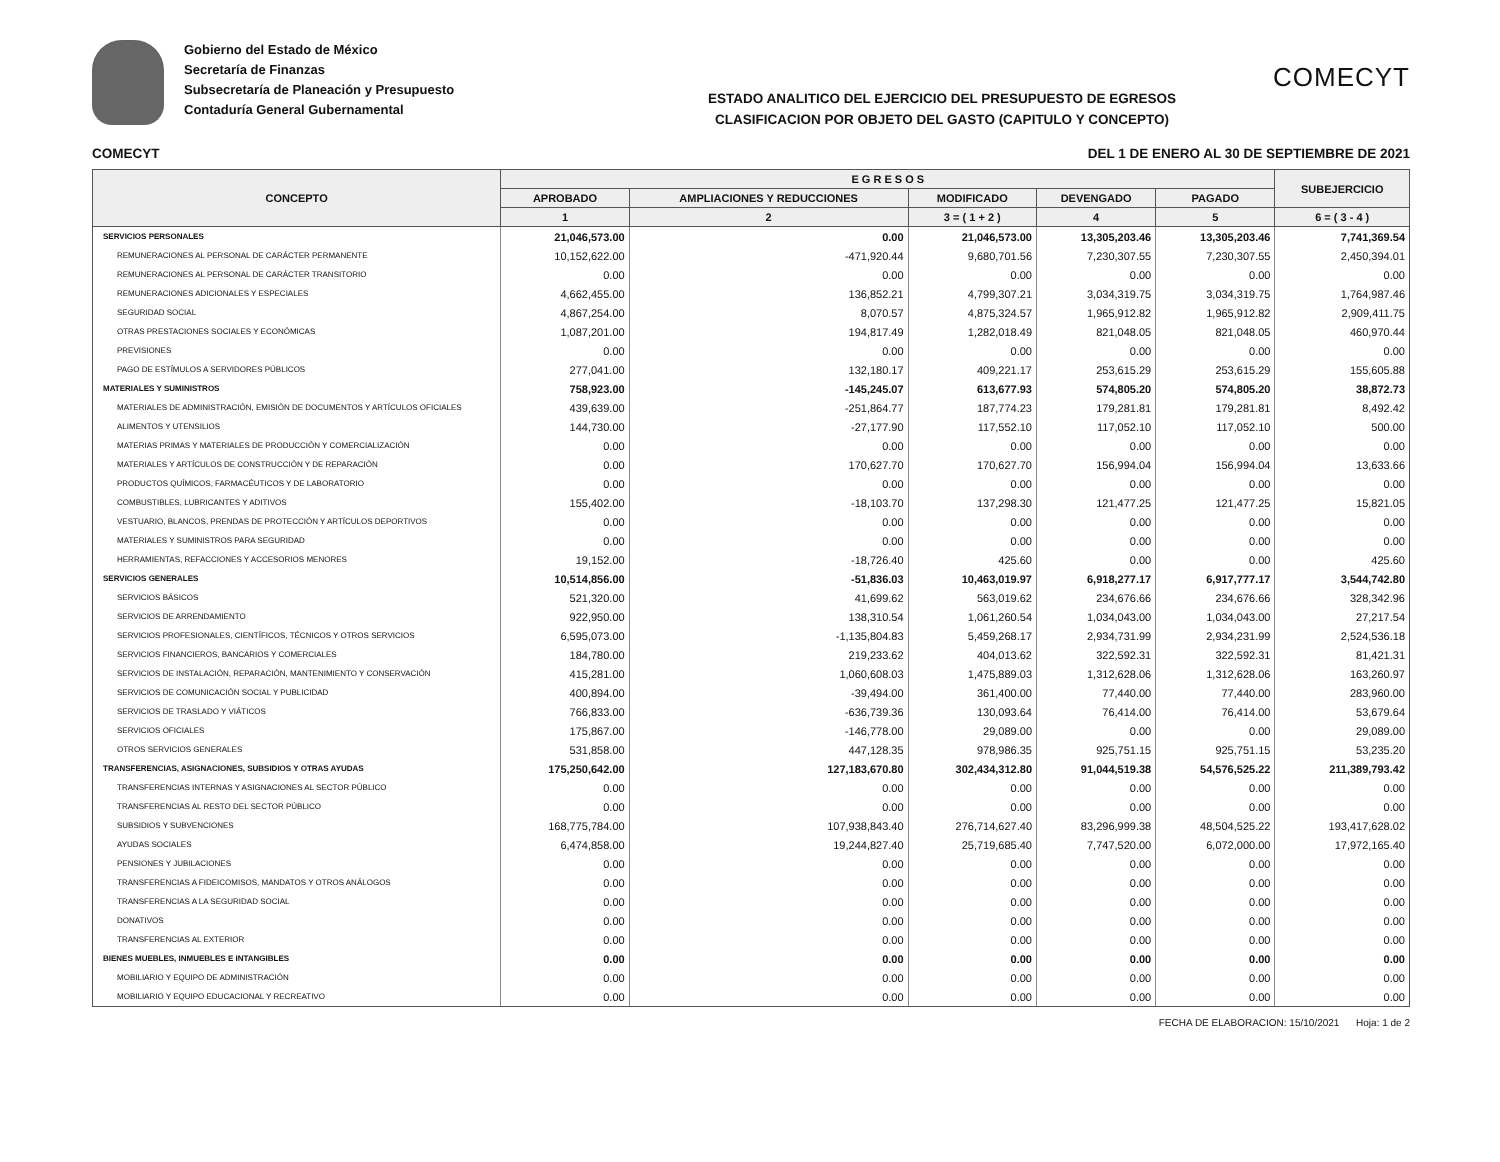Gobierno del Estado de México
Secretaría de Finanzas
Subsecretaría de Planeación y Presupuesto
Contaduría General Gubernamental
ESTADO ANALITICO DEL EJERCICIO DEL PRESUPUESTO DE EGRESOS
CLASIFICACION POR OBJETO DEL GASTO (CAPITULO Y CONCEPTO)
COMECYT
COMECYT DEL 1 DE ENERO AL 30 DE SEPTIEMBRE DE 2021
| CONCEPTO | E G R E S O S | | | | | SUBEJERCICIO |
| --- | --- | --- | --- | --- | --- | --- |
| | APROBADO | AMPLIACIONES Y REDUCCIONES | MODIFICADO | DEVENGADO | PAGADO | |
| | 1 | 2 | 3 = ( 1 + 2 ) | 4 | 5 | 6 = ( 3 - 4 ) |
| SERVICIOS PERSONALES | 21,046,573.00 | 0.00 | 21,046,573.00 | 13,305,203.46 | 13,305,203.46 | 7,741,369.54 |
| REMUNERACIONES AL PERSONAL DE CARÁCTER PERMANENTE | 10,152,622.00 | -471,920.44 | 9,680,701.56 | 7,230,307.55 | 7,230,307.55 | 2,450,394.01 |
| REMUNERACIONES AL PERSONAL DE CARÁCTER TRANSITORIO | 0.00 | 0.00 | 0.00 | 0.00 | 0.00 | 0.00 |
| REMUNERACIONES ADICIONALES Y ESPECIALES | 4,662,455.00 | 136,852.21 | 4,799,307.21 | 3,034,319.75 | 3,034,319.75 | 1,764,987.46 |
| SEGURIDAD SOCIAL | 4,867,254.00 | 8,070.57 | 4,875,324.57 | 1,965,912.82 | 1,965,912.82 | 2,909,411.75 |
| OTRAS PRESTACIONES SOCIALES Y ECONÓMICAS | 1,087,201.00 | 194,817.49 | 1,282,018.49 | 821,048.05 | 821,048.05 | 460,970.44 |
| PREVISIONES | 0.00 | 0.00 | 0.00 | 0.00 | 0.00 | 0.00 |
| PAGO DE ESTÍMULOS A SERVIDORES PÚBLICOS | 277,041.00 | 132,180.17 | 409,221.17 | 253,615.29 | 253,615.29 | 155,605.88 |
| MATERIALES Y SUMINISTROS | 758,923.00 | -145,245.07 | 613,677.93 | 574,805.20 | 574,805.20 | 38,872.73 |
| MATERIALES DE ADMINISTRACIÓN, EMISIÓN DE DOCUMENTOS Y ARTÍCULOS OFICIALES | 439,639.00 | -251,864.77 | 187,774.23 | 179,281.81 | 179,281.81 | 8,492.42 |
| ALIMENTOS Y UTENSILIOS | 144,730.00 | -27,177.90 | 117,552.10 | 117,052.10 | 117,052.10 | 500.00 |
| MATERIAS PRIMAS Y MATERIALES DE PRODUCCIÓN Y COMERCIALIZACIÓN | 0.00 | 0.00 | 0.00 | 0.00 | 0.00 | 0.00 |
| MATERIALES Y ARTÍCULOS DE CONSTRUCCIÓN Y DE REPARACIÓN | 0.00 | 170,627.70 | 170,627.70 | 156,994.04 | 156,994.04 | 13,633.66 |
| PRODUCTOS QUÍMICOS, FARMACÉUTICOS Y DE LABORATORIO | 0.00 | 0.00 | 0.00 | 0.00 | 0.00 | 0.00 |
| COMBUSTIBLES, LUBRICANTES Y ADITIVOS | 155,402.00 | -18,103.70 | 137,298.30 | 121,477.25 | 121,477.25 | 15,821.05 |
| VESTUARIO, BLANCOS, PRENDAS DE PROTECCIÓN Y ARTÍCULOS DEPORTIVOS | 0.00 | 0.00 | 0.00 | 0.00 | 0.00 | 0.00 |
| MATERIALES Y SUMINISTROS PARA SEGURIDAD | 0.00 | 0.00 | 0.00 | 0.00 | 0.00 | 0.00 |
| HERRAMIENTAS, REFACCIONES Y ACCESORIOS MENORES | 19,152.00 | -18,726.40 | 425.60 | 0.00 | 0.00 | 425.60 |
| SERVICIOS GENERALES | 10,514,856.00 | -51,836.03 | 10,463,019.97 | 6,918,277.17 | 6,917,777.17 | 3,544,742.80 |
| SERVICIOS BÁSICOS | 521,320.00 | 41,699.62 | 563,019.62 | 234,676.66 | 234,676.66 | 328,342.96 |
| SERVICIOS DE ARRENDAMIENTO | 922,950.00 | 138,310.54 | 1,061,260.54 | 1,034,043.00 | 1,034,043.00 | 27,217.54 |
| SERVICIOS PROFESIONALES, CIENTÍFICOS, TÉCNICOS Y OTROS SERVICIOS | 6,595,073.00 | -1,135,804.83 | 5,459,268.17 | 2,934,731.99 | 2,934,231.99 | 2,524,536.18 |
| SERVICIOS FINANCIEROS, BANCARIOS Y COMERCIALES | 184,780.00 | 219,233.62 | 404,013.62 | 322,592.31 | 322,592.31 | 81,421.31 |
| SERVICIOS DE INSTALACIÓN, REPARACIÓN, MANTENIMIENTO Y CONSERVACIÓN | 415,281.00 | 1,060,608.03 | 1,475,889.03 | 1,312,628.06 | 1,312,628.06 | 163,260.97 |
| SERVICIOS DE COMUNICACIÓN SOCIAL Y PUBLICIDAD | 400,894.00 | -39,494.00 | 361,400.00 | 77,440.00 | 77,440.00 | 283,960.00 |
| SERVICIOS DE TRASLADO Y VIÁTICOS | 766,833.00 | -636,739.36 | 130,093.64 | 76,414.00 | 76,414.00 | 53,679.64 |
| SERVICIOS OFICIALES | 175,867.00 | -146,778.00 | 29,089.00 | 0.00 | 0.00 | 29,089.00 |
| OTROS SERVICIOS GENERALES | 531,858.00 | 447,128.35 | 978,986.35 | 925,751.15 | 925,751.15 | 53,235.20 |
| TRANSFERENCIAS, ASIGNACIONES, SUBSIDIOS Y OTRAS AYUDAS | 175,250,642.00 | 127,183,670.80 | 302,434,312.80 | 91,044,519.38 | 54,576,525.22 | 211,389,793.42 |
| TRANSFERENCIAS INTERNAS Y ASIGNACIONES AL SECTOR PÚBLICO | 0.00 | 0.00 | 0.00 | 0.00 | 0.00 | 0.00 |
| TRANSFERENCIAS AL RESTO DEL SECTOR PÚBLICO | 0.00 | 0.00 | 0.00 | 0.00 | 0.00 | 0.00 |
| SUBSIDIOS Y SUBVENCIONES | 168,775,784.00 | 107,938,843.40 | 276,714,627.40 | 83,296,999.38 | 48,504,525.22 | 193,417,628.02 |
| AYUDAS SOCIALES | 6,474,858.00 | 19,244,827.40 | 25,719,685.40 | 7,747,520.00 | 6,072,000.00 | 17,972,165.40 |
| PENSIONES Y JUBILACIONES | 0.00 | 0.00 | 0.00 | 0.00 | 0.00 | 0.00 |
| TRANSFERENCIAS A FIDEICOMISOS, MANDATOS Y OTROS ANÁLOGOS | 0.00 | 0.00 | 0.00 | 0.00 | 0.00 | 0.00 |
| TRANSFERENCIAS A LA SEGURIDAD SOCIAL | 0.00 | 0.00 | 0.00 | 0.00 | 0.00 | 0.00 |
| DONATIVOS | 0.00 | 0.00 | 0.00 | 0.00 | 0.00 | 0.00 |
| TRANSFERENCIAS AL EXTERIOR | 0.00 | 0.00 | 0.00 | 0.00 | 0.00 | 0.00 |
| BIENES MUEBLES, INMUEBLES E INTANGIBLES | 0.00 | 0.00 | 0.00 | 0.00 | 0.00 | 0.00 |
| MOBILIARIO Y EQUIPO DE ADMINISTRACIÓN | 0.00 | 0.00 | 0.00 | 0.00 | 0.00 | 0.00 |
| MOBILIARIO Y EQUIPO EDUCACIONAL Y RECREATIVO | 0.00 | 0.00 | 0.00 | 0.00 | 0.00 | 0.00 |
FECHA DE ELABORACION: 15/10/2021 Hoja: 1 de 2